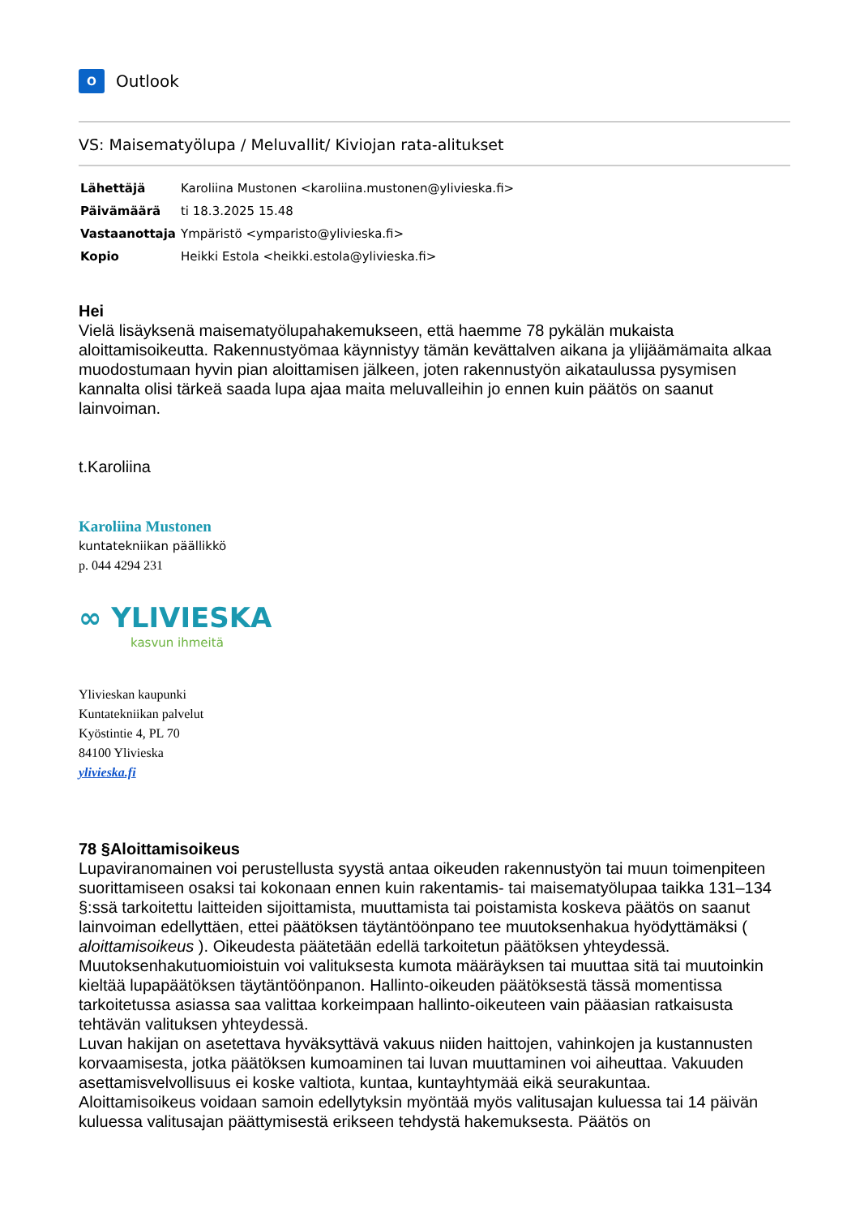O
Outlook
VS: Maisematyölupa / Meluvallit/ Kiviojan rata-alitukset
| Lähettäjä | Karoliina Mustonen <karoliina.mustonen@ylivieska.fi> |
| Päivämäärä | ti 18.3.2025 15.48 |
| Vastaanottaja | Ympäristö <ymparisto@ylivieska.fi> |
| Kopio | Heikki Estola <heikki.estola@ylivieska.fi> |
Hei
Vielä lisäyksenä maisematyölupahakemukseen, että haemme 78 pykälän mukaista aloittamisoikeutta. Rakennustyömaa käynnistyy tämän kevättalven aikana ja ylijäämämaita alkaa muodostumaan hyvin pian aloittamisen jälkeen, joten rakennustyön aikataulussa pysymisen kannalta olisi tärkeä saada lupa ajaa maita meluvalleihin jo ennen kuin päätös on saanut lainvoiman.
t.Karoliina
Karoliina Mustonen
kuntatekniikan päällikkö
p. 044 4294 231
∞ YLIVIESKA
kasvun ihmeitä
Ylivieskan kaupunki
Kuntatekniikan palvelut
Kyöstintie 4, PL 70
84100 Ylivieska
ylivieska.fi
78 §Aloittamisoikeus
Lupaviranomainen voi perustellusta syystä antaa oikeuden rakennustyön tai muun toimenpiteen suorittamiseen osaksi tai kokonaan ennen kuin rakentamis- tai maisematyölupaa taikka 131–134 §:ssä tarkoitettu laitteiden sijoittamista, muuttamista tai poistamista koskeva päätös on saanut lainvoiman edellyttäen, ettei päätöksen täytäntöönpano tee muutoksenhakua hyödyttämäksi ( aloittamisoikeus ). Oikeudesta päätetään edellä tarkoitetun päätöksen yhteydessä. Muutoksenhakutuomioistuin voi valituksesta kumota määräyksen tai muuttaa sitä tai muutoinkin kieltää lupapäätöksen täytäntöönpanon. Hallinto-oikeuden päätöksestä tässä momentissa tarkoitetussa asiassa saa valittaa korkeimpaan hallinto-oikeuteen vain pääasian ratkaisusta tehtävän valituksen yhteydessä.
Luvan hakijan on asetettava hyväksyttävä vakuus niiden haittojen, vahinkojen ja kustannusten korvaamisesta, jotka päätöksen kumoaminen tai luvan muuttaminen voi aiheuttaa. Vakuuden asettamisvelvollisuus ei koske valtiota, kuntaa, kuntayhtymää eikä seurakuntaa.
Aloittamisoikeus voidaan samoin edellytyksin myöntää myös valitusajan kuluessa tai 14 päivän kuluessa valitusajan päättymisestä erikseen tehdystä hakemuksesta. Päätös on